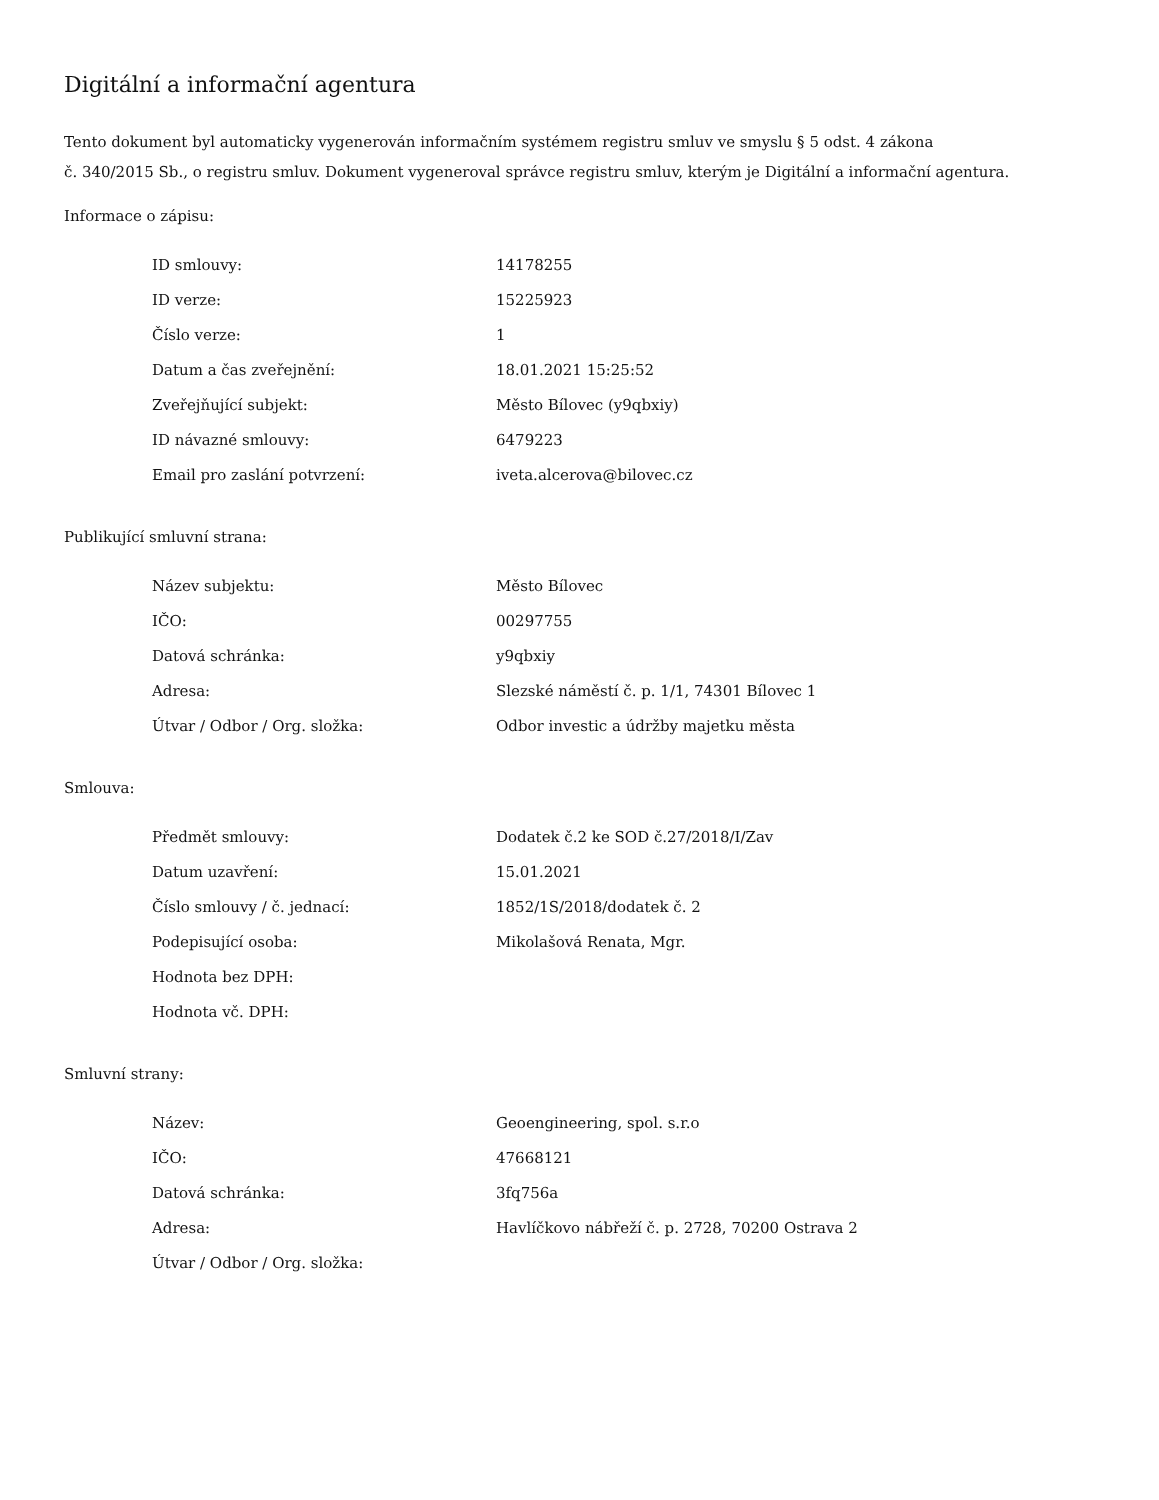Digitální a informační agentura
Tento dokument byl automaticky vygenerován informačním systémem registru smluv ve smyslu § 5 odst. 4 zákona
č. 340/2015 Sb., o registru smluv. Dokument vygeneroval správce registru smluv, kterým je Digitální a informační agentura.
Informace o zápisu:
| ID smlouvy: | 14178255 |
| ID verze: | 15225923 |
| Číslo verze: | 1 |
| Datum a čas zveřejnění: | 18.01.2021 15:25:52 |
| Zveřejňující subjekt: | Město Bílovec (y9qbxiy) |
| ID návazné smlouvy: | 6479223 |
| Email pro zaslání potvrzení: | iveta.alcerova@bilovec.cz |
Publikující smluvní strana:
| Název subjektu: | Město Bílovec |
| IČO: | 00297755 |
| Datová schránka: | y9qbxiy |
| Adresa: | Slezské náměstí č. p. 1/1, 74301 Bílovec 1 |
| Útvar / Odbor / Org. složka: | Odbor investic a údržby majetku města |
Smlouva:
| Předmět smlouvy: | Dodatek č.2 ke SOD č.27/2018/I/Zav |
| Datum uzavření: | 15.01.2021 |
| Číslo smlouvy / č. jednací: | 1852/1S/2018/dodatek č. 2 |
| Podepisující osoba: | Mikolašová Renata, Mgr. |
| Hodnota bez DPH: | |
| Hodnota vč. DPH: | |
Smluvní strany:
| Název: | Geoengineering, spol. s.r.o |
| IČO: | 47668121 |
| Datová schránka: | 3fq756a |
| Adresa: | Havlíčkovo nábřeží č. p. 2728, 70200 Ostrava 2 |
| Útvar / Odbor / Org. složka: | |